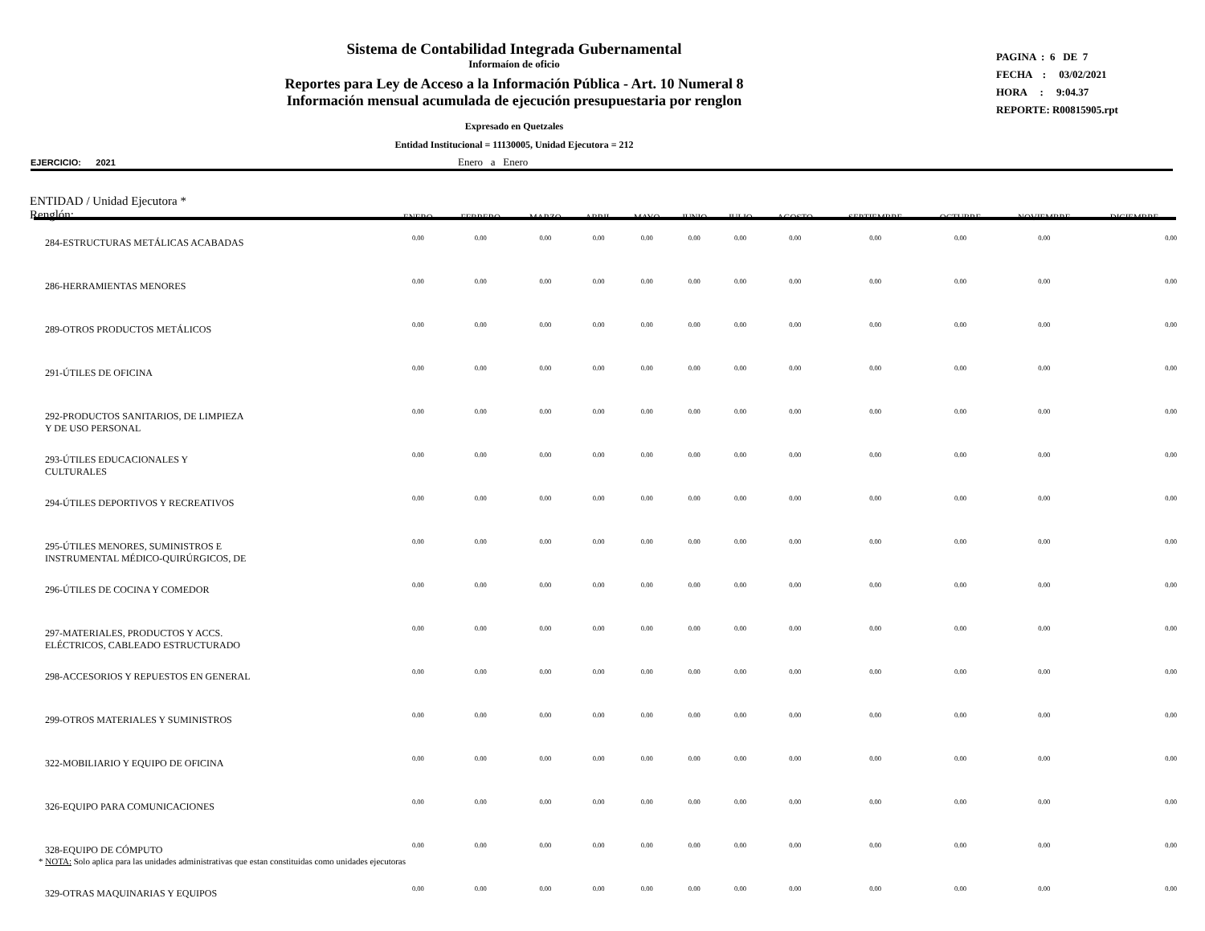Sistema de Contabilidad Integrada Gubernamental
Informaíon de oficio
Reportes para Ley de Acceso a la Información Pública - Art. 10 Numeral 8
Información mensual acumulada de ejecución presupuestaria por renglon
Expresado en Quetzales
Entidad Institucional = 11130005, Unidad Ejecutora = 212
PAGINA : 6 DE 7
FECHA : 03/02/2021
HORA : 9:04.37
REPORTE: R00815905.rpt
EJERCICIO: 2021 Enero a Enero
| ENTIDAD / Unidad Ejecutora * Renglón: | ENERO | FEBRERO | MARZO | ABRIL | MAYO | JUNIO | JULIO | AGOSTO | SEPTIEMBRE | OCTUBRE | NOVIEMBRE | DICIEMBRE |
| --- | --- | --- | --- | --- | --- | --- | --- | --- | --- | --- | --- | --- |
| 284-ESTRUCTURAS METÁLICAS ACABADAS | 0.00 | 0.00 | 0.00 | 0.00 | 0.00 | 0.00 | 0.00 | 0.00 | 0.00 | 0.00 | 0.00 | 0.00 |
| 286-HERRAMIENTAS MENORES | 0.00 | 0.00 | 0.00 | 0.00 | 0.00 | 0.00 | 0.00 | 0.00 | 0.00 | 0.00 | 0.00 | 0.00 |
| 289-OTROS PRODUCTOS METÁLICOS | 0.00 | 0.00 | 0.00 | 0.00 | 0.00 | 0.00 | 0.00 | 0.00 | 0.00 | 0.00 | 0.00 | 0.00 |
| 291-ÚTILES DE OFICINA | 0.00 | 0.00 | 0.00 | 0.00 | 0.00 | 0.00 | 0.00 | 0.00 | 0.00 | 0.00 | 0.00 | 0.00 |
| 292-PRODUCTOS SANITARIOS, DE LIMPIEZA Y DE USO PERSONAL | 0.00 | 0.00 | 0.00 | 0.00 | 0.00 | 0.00 | 0.00 | 0.00 | 0.00 | 0.00 | 0.00 | 0.00 |
| 293-ÚTILES EDUCACIONALES Y CULTURALES | 0.00 | 0.00 | 0.00 | 0.00 | 0.00 | 0.00 | 0.00 | 0.00 | 0.00 | 0.00 | 0.00 | 0.00 |
| 294-ÚTILES DEPORTIVOS Y RECREATIVOS | 0.00 | 0.00 | 0.00 | 0.00 | 0.00 | 0.00 | 0.00 | 0.00 | 0.00 | 0.00 | 0.00 | 0.00 |
| 295-ÚTILES MENORES, SUMINISTROS E INSTRUMENTAL MÉDICO-QUIRÚRGICOS, DE | 0.00 | 0.00 | 0.00 | 0.00 | 0.00 | 0.00 | 0.00 | 0.00 | 0.00 | 0.00 | 0.00 | 0.00 |
| 296-ÚTILES DE COCINA Y COMEDOR | 0.00 | 0.00 | 0.00 | 0.00 | 0.00 | 0.00 | 0.00 | 0.00 | 0.00 | 0.00 | 0.00 | 0.00 |
| 297-MATERIALES, PRODUCTOS Y ACCS. ELÉCTRICOS, CABLEADO ESTRUCTURADO | 0.00 | 0.00 | 0.00 | 0.00 | 0.00 | 0.00 | 0.00 | 0.00 | 0.00 | 0.00 | 0.00 | 0.00 |
| 298-ACCESORIOS Y REPUESTOS EN GENERAL | 0.00 | 0.00 | 0.00 | 0.00 | 0.00 | 0.00 | 0.00 | 0.00 | 0.00 | 0.00 | 0.00 | 0.00 |
| 299-OTROS MATERIALES Y SUMINISTROS | 0.00 | 0.00 | 0.00 | 0.00 | 0.00 | 0.00 | 0.00 | 0.00 | 0.00 | 0.00 | 0.00 | 0.00 |
| 322-MOBILIARIO Y EQUIPO DE OFICINA | 0.00 | 0.00 | 0.00 | 0.00 | 0.00 | 0.00 | 0.00 | 0.00 | 0.00 | 0.00 | 0.00 | 0.00 |
| 326-EQUIPO PARA COMUNICACIONES | 0.00 | 0.00 | 0.00 | 0.00 | 0.00 | 0.00 | 0.00 | 0.00 | 0.00 | 0.00 | 0.00 | 0.00 |
| 328-EQUIPO DE CÓMPUTO | 0.00 | 0.00 | 0.00 | 0.00 | 0.00 | 0.00 | 0.00 | 0.00 | 0.00 | 0.00 | 0.00 | 0.00 |
| 329-OTRAS MAQUINARIAS Y EQUIPOS | 0.00 | 0.00 | 0.00 | 0.00 | 0.00 | 0.00 | 0.00 | 0.00 | 0.00 | 0.00 | 0.00 | 0.00 |
* NOTA: Solo aplica para las unidades administrativas que estan constituidas como unidades ejecutoras